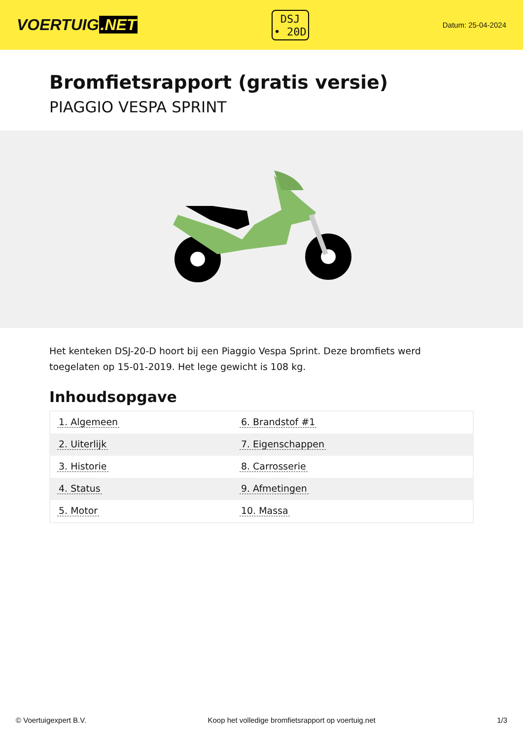VOERTUIG.NET
DSJ
• 20D
Datum: 25-04-2024
Bromfietsrapport (gratis versie)
PIAGGIO VESPA SPRINT
Het kenteken DSJ-20-D hoort bij een Piaggio Vespa Sprint. Deze bromfiets werd toegelaten op 15-01-2019. Het lege gewicht is 108 kg.
Inhoudsopgave
| 1. Algemeen | 6. Brandstof #1 |
| 2. Uiterlijk | 7. Eigenschappen |
| 3. Historie | 8. Carrosserie |
| 4. Status | 9. Afmetingen |
| 5. Motor | 10. Massa |
© Voertuigexpert B.V. Koop het volledige bromfietsrapport op voertuig.net 1/3